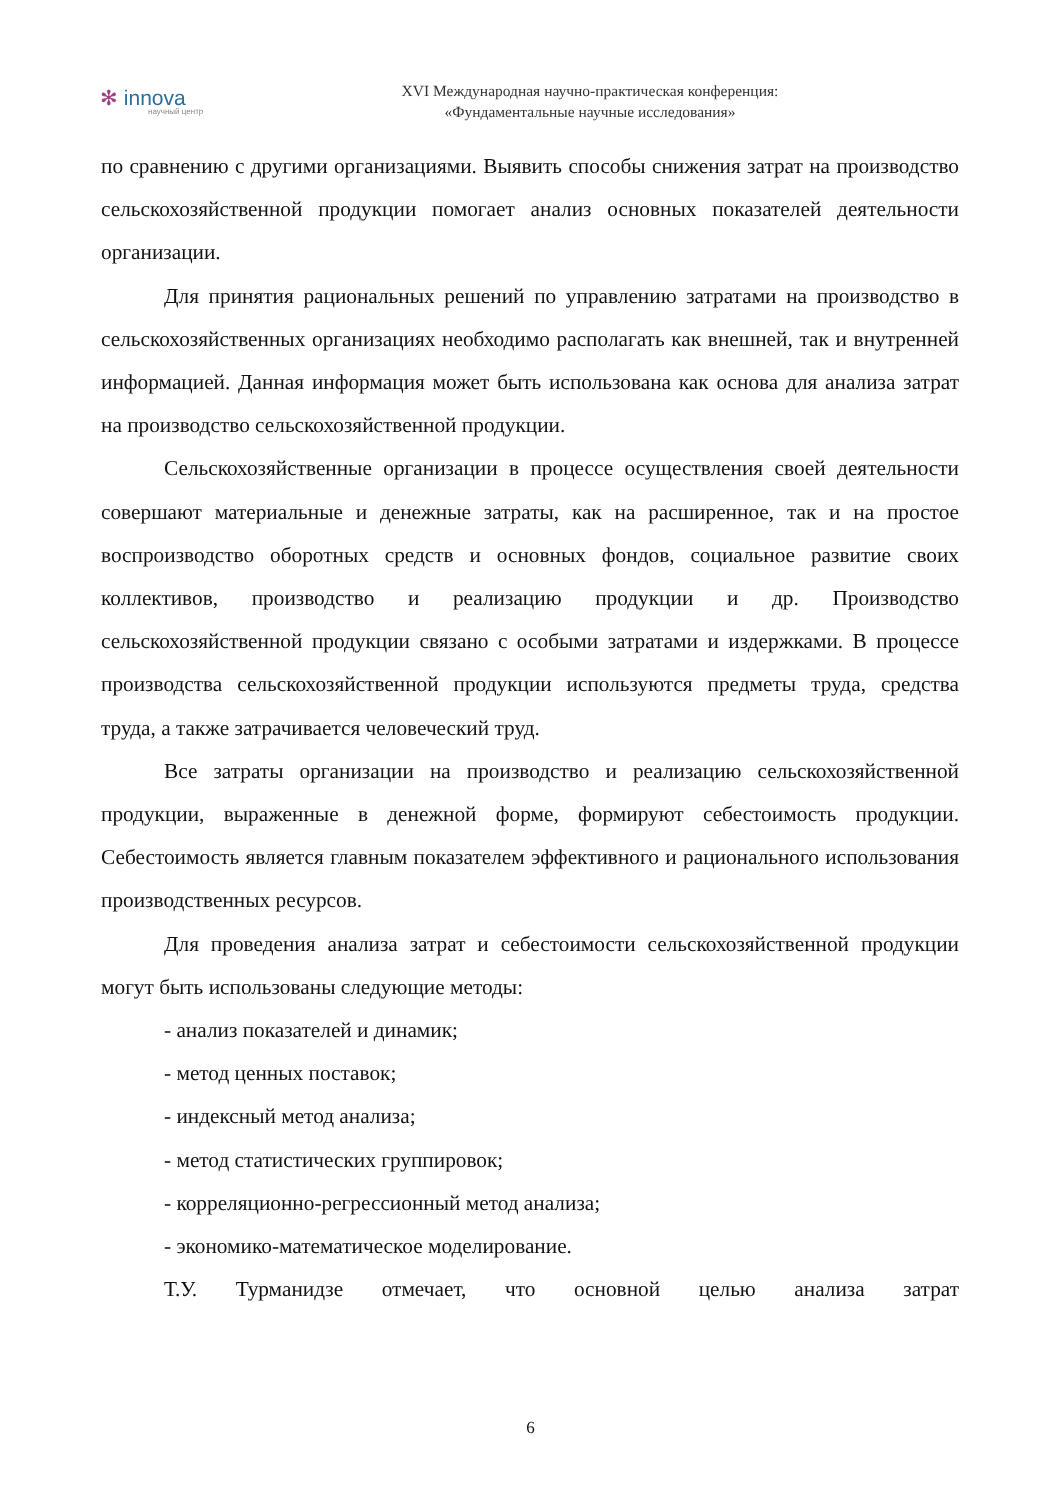✻ innova
научный центр
XVI Международная научно-практическая конференция:
«Фундаментальные научные исследования»
по сравнению с другими организациями. Выявить способы снижения затрат на производство сельскохозяйственной продукции помогает анализ основных показателей деятельности организации.
Для принятия рациональных решений по управлению затратами на производство в сельскохозяйственных организациях необходимо располагать как внешней, так и внутренней информацией. Данная информация может быть использована как основа для анализа затрат на производство сельскохозяйственной продукции.
Сельскохозяйственные организации в процессе осуществления своей деятельности совершают материальные и денежные затраты, как на расширенное, так и на простое воспроизводство оборотных средств и основных фондов, социальное развитие своих коллективов, производство и реализацию продукции и др. Производство сельскохозяйственной продукции связано с особыми затратами и издержками. В процессе производства сельскохозяйственной продукции используются предметы труда, средства труда, а также затрачивается человеческий труд.
Все затраты организации на производство и реализацию сельскохозяйственной продукции, выраженные в денежной форме, формируют себестоимость продукции. Себестоимость является главным показателем эффективного и рационального использования производственных ресурсов.
Для проведения анализа затрат и себестоимости сельскохозяйственной продукции могут быть использованы следующие методы:
- анализ показателей и динамик;
- метод ценных поставок;
- индексный метод анализа;
- метод статистических группировок;
- корреляционно-регрессионный метод анализа;
- экономико-математическое моделирование.
Т.У. Турманидзе отмечает, что основной целью анализа затрат
6